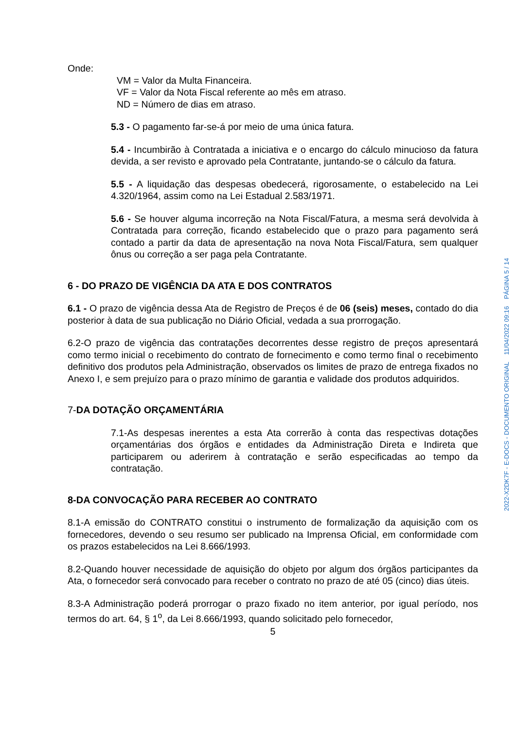Onde:
VM = Valor da Multa Financeira.
VF = Valor da Nota Fiscal referente ao mês em atraso.
ND = Número de dias em atraso.
5.3 - O pagamento far-se-á por meio de uma única fatura.
5.4 - Incumbirão à Contratada a iniciativa e o encargo do cálculo minucioso da fatura devida, a ser revisto e aprovado pela Contratante, juntando-se o cálculo da fatura.
5.5 - A liquidação das despesas obedecerá, rigorosamente, o estabelecido na Lei 4.320/1964, assim como na Lei Estadual 2.583/1971.
5.6 - Se houver alguma incorreção na Nota Fiscal/Fatura, a mesma será devolvida à Contratada para correção, ficando estabelecido que o prazo para pagamento será contado a partir da data de apresentação na nova Nota Fiscal/Fatura, sem qualquer ônus ou correção a ser paga pela Contratante.
6 - DO PRAZO DE VIGÊNCIA DA ATA E DOS CONTRATOS
6.1 - O prazo de vigência dessa Ata de Registro de Preços é de 06 (seis) meses, contado do dia posterior à data de sua publicação no Diário Oficial, vedada a sua prorrogação.
6.2-O prazo de vigência das contratações decorrentes desse registro de preços apresentará como termo inicial o recebimento do contrato de fornecimento e como termo final o recebimento definitivo dos produtos pela Administração, observados os limites de prazo de entrega fixados no Anexo I, e sem prejuízo para o prazo mínimo de garantia e validade dos produtos adquiridos.
7-DA DOTAÇÃO ORÇAMENTÁRIA
7.1-As despesas inerentes a esta Ata correrão à conta das respectivas dotações orçamentárias dos órgãos e entidades da Administração Direta e Indireta que participarem ou aderirem à contratação e serão especificadas ao tempo da contratação.
8-DA CONVOCAÇÃO PARA RECEBER AO CONTRATO
8.1-A emissão do CONTRATO constitui o instrumento de formalização da aquisição com os fornecedores, devendo o seu resumo ser publicado na Imprensa Oficial, em conformidade com os prazos estabelecidos na Lei 8.666/1993.
8.2-Quando houver necessidade de aquisição do objeto por algum dos órgãos participantes da Ata, o fornecedor será convocado para receber o contrato no prazo de até 05 (cinco) dias úteis.
8.3-A Administração poderá prorrogar o prazo fixado no item anterior, por igual período, nos termos do art. 64, § 1<sup>o</sup>, da Lei 8.666/1993, quando solicitado pelo fornecedor,
5
2022-X2DK7F - E-DOCS - DOCUMENTO ORIGINAL 11/04/2022 09:16 PÁGINA 5 / 14